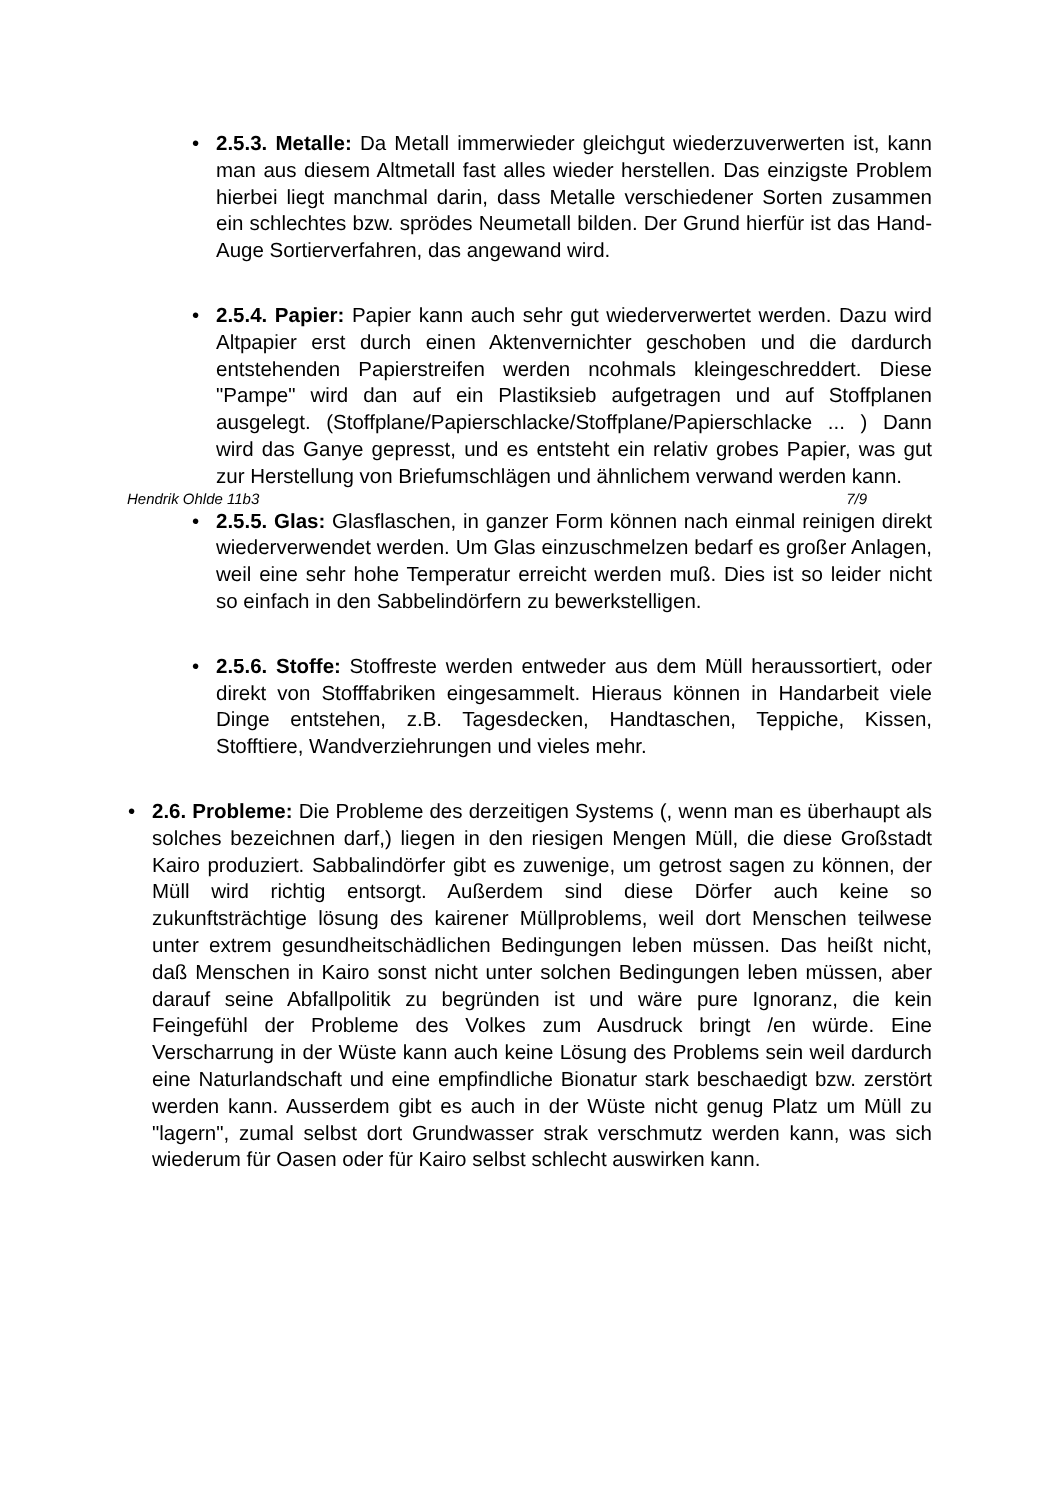• 2.5.3. Metalle: Da Metall immerwieder gleichgut wiederzuverwerten ist, kann man aus diesem Altmetall fast alles wieder herstellen. Das einzigste Problem hierbei liegt manchmal darin, dass Metalle verschiedener Sorten zusammen ein schlechtes bzw. sprödes Neumetall bilden. Der Grund hierfür ist das Hand-Auge Sortierverfahren, das angewand wird.
• 2.5.4. Papier: Papier kann auch sehr gut wiederverwertet werden. Dazu wird Altpapier erst durch einen Aktenvernichter geschoben und die dardurch entstehenden Papierstreifen werden ncohmals kleingeschreddert. Diese "Pampe" wird dan auf ein Plastiksieb aufgetragen und auf Stoffplanen ausgelegt. (Stoffplane/Papierschlacke/Stoffplane/Papierschlacke ... ) Dann wird das Ganye gepresst, und es entsteht ein relativ grobes Papier, was gut zur Herstellung von Briefumschlägen und ähnlichem verwand werden kann.
Hendrik Ohlde 11b3 7/9
• 2.5.5. Glas: Glasflaschen, in ganzer Form können nach einmal reinigen direkt wiederverwendet werden. Um Glas einzuschmelzen bedarf es großer Anlagen, weil eine sehr hohe Temperatur erreicht werden muß. Dies ist so leider nicht so einfach in den Sabbelindörfern zu bewerkstelligen.
• 2.5.6. Stoffe: Stoffreste werden entweder aus dem Müll heraussortiert, oder direkt von Stofffabriken eingesammelt. Hieraus können in Handarbeit viele Dinge entstehen, z.B. Tagesdecken, Handtaschen, Teppiche, Kissen, Stofftiere, Wandverziehrungen und vieles mehr.
• 2.6. Probleme: Die Probleme des derzeitigen Systems (, wenn man es überhaupt als solches bezeichnen darf,) liegen in den riesigen Mengen Müll, die diese Großstadt Kairo produziert. Sabbalindörfer gibt es zuwenige, um getrost sagen zu können, der Müll wird richtig entsorgt. Außerdem sind diese Dörfer auch keine so zukunftsträchtige lösung des kairener Müllproblems, weil dort Menschen teilwese unter extrem gesundheitschädlichen Bedingungen leben müssen. Das heißt nicht, daß Menschen in Kairo sonst nicht unter solchen Bedingungen leben müssen, aber darauf seine Abfallpolitik zu begründen ist und wäre pure Ignoranz, die kein Feingefühl der Probleme des Volkes zum Ausdruck bringt /en würde. Eine Verscharrung in der Wüste kann auch keine Lösung des Problems sein weil dardurch eine Naturlandschaft und eine empfindliche Bionatur stark beschaedigt bzw. zerstört werden kann. Ausserdem gibt es auch in der Wüste nicht genug Platz um Müll zu "lagern", zumal selbst dort Grundwasser strak verschmutz werden kann, was sich wiederum für Oasen oder für Kairo selbst schlecht auswirken kann.